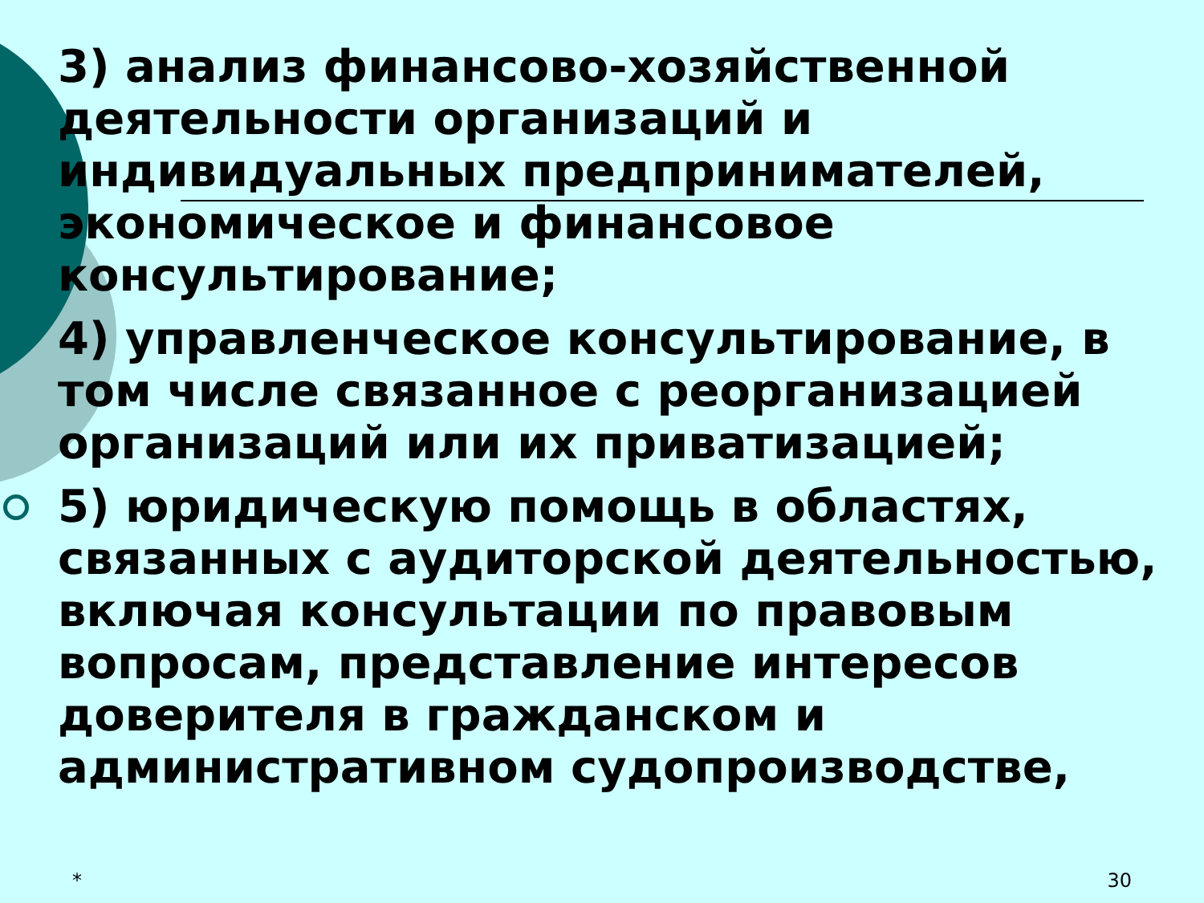3) анализ финансово-хозяйственной деятельности организаций и индивидуальных предпринимателей, экономическое и финансовое консультирование;
4) управленческое консультирование, в том числе связанное с реорганизацией организаций или их приватизацией;
5) юридическую помощь в областях, связанных с аудиторской деятельностью, включая консультации по правовым вопросам, представление интересов доверителя в гражданском и административном судопроизводстве,
* 30